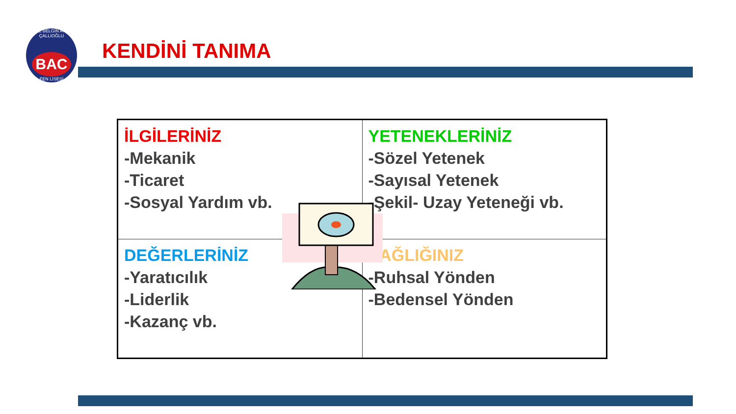TİRE BELGİN ATİLA ÇALLIOĞLU
BAC
FEN LİSESİ
KENDİNİ TANIMA
| İLGİLERİNİZ -Mekanik -Ticaret -Sosyal Yardım vb. | YETENEKLERİNİZ -Sözel Yetenek -Sayısal Yetenek -Şekil- Uzay Yeteneği vb. |
| DEĞERLERİNİZ -Yaratıcılık -Liderlik -Kazanç vb. | SAĞLIĞINIZ -Ruhsal Yönden -Bedensel Yönden |